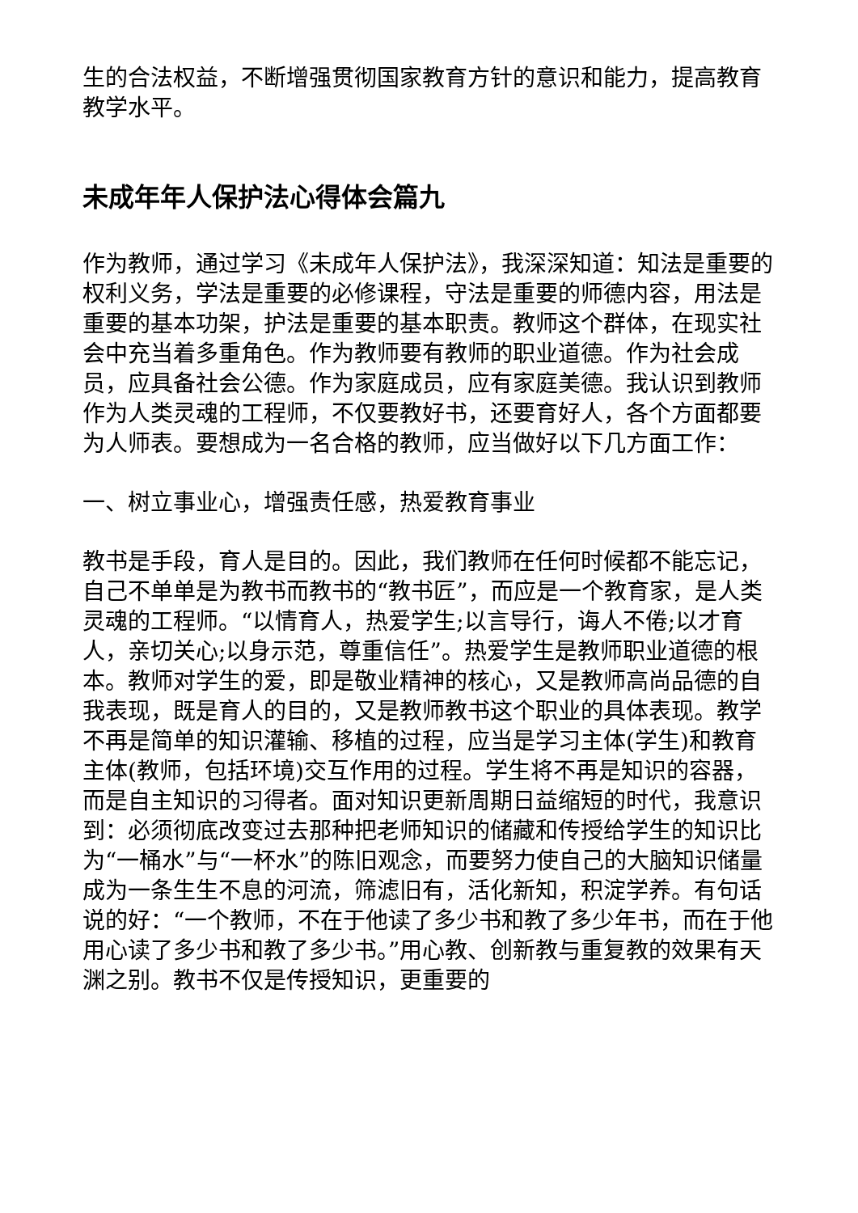生的合法权益，不断增强贯彻国家教育方针的意识和能力，提高教育教学水平。
未成年年人保护法心得体会篇九
作为教师，通过学习《未成年人保护法》，我深深知道：知法是重要的权利义务，学法是重要的必修课程，守法是重要的师德内容，用法是重要的基本功架，护法是重要的基本职责。教师这个群体，在现实社会中充当着多重角色。作为教师要有教师的职业道德。作为社会成员，应具备社会公德。作为家庭成员，应有家庭美德。我认识到教师作为人类灵魂的工程师，不仅要教好书，还要育好人，各个方面都要为人师表。要想成为一名合格的教师，应当做好以下几方面工作：
一、树立事业心，增强责任感，热爱教育事业
教书是手段，育人是目的。因此，我们教师在任何时候都不能忘记，自己不单单是为教书而教书的“教书匠”，而应是一个教育家，是人类灵魂的工程师。“以情育人，热爱学生;以言导行，诲人不倦;以才育人，亲切关心;以身示范，尊重信任”。热爱学生是教师职业道德的根本。教师对学生的爱，即是敬业精神的核心，又是教师高尚品德的自我表现，既是育人的目的，又是教师教书这个职业的具体表现。教学不再是简单的知识灌输、移植的过程，应当是学习主体(学生)和教育主体(教师，包括环境)交互作用的过程。学生将不再是知识的容器，而是自主知识的习得者。面对知识更新周期日益缩短的时代，我意识到：必须彻底改变过去那种把老师知识的储藏和传授给学生的知识比为“一桶水”与“一杯水”的陈旧观念，而要努力使自己的大脑知识储量成为一条生生不息的河流，筛滤旧有，活化新知，积淀学养。有句话说的好：“一个教师，不在于他读了多少书和教了多少年书，而在于他用心读了多少书和教了多少书。”用心教、创新教与重复教的效果有天渊之别。教书不仅是传授知识，更重要的